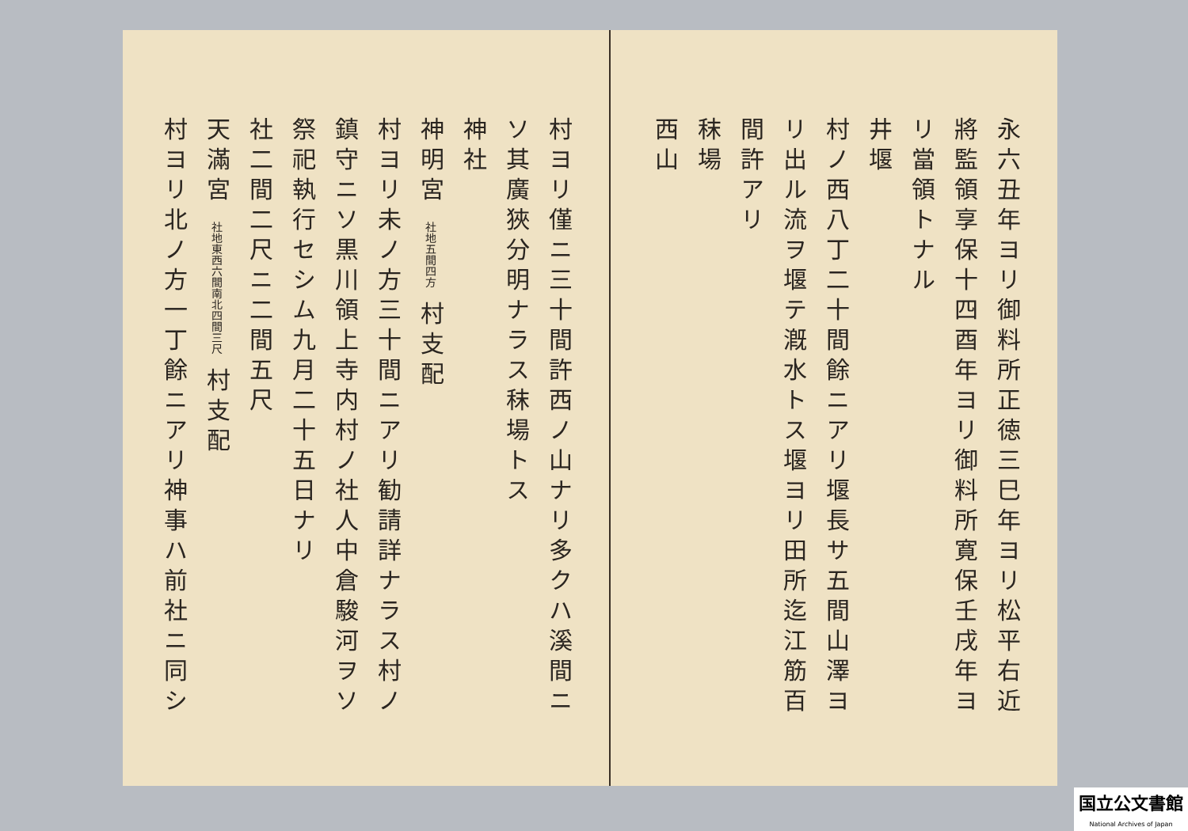永六丑年ヨリ御料所正徳三巳年ヨリ松平右近
將監領享保十四酉年ヨリ御料所寛保壬戌年ヨ
リ當領トナル
井堰
村ノ西八丁二十間餘ニアリ堰長サ五間山澤ヨ
リ出ル流ヲ堰テ漑水トス堰ヨリ田所迄江筋百
間許アリ
秣場
西山
村ヨリ僅ニ三十間許西ノ山ナリ多クハ溪間ニ
ソ其廣狹分明ナラス秣場トス
神社
神明宮 社地五間四方 村支配
村ヨリ未ノ方三十間ニアリ勧請詳ナラス村ノ
鎮守ニソ黒川領上寺内村ノ社人中倉駿河ヲソ
祭祀執行セシム九月二十五日ナリ
社二間二尺ニ二間五尺
天滿宮 社地東西六間南北四間三尺 村支配
村ヨリ北ノ方一丁餘ニアリ神事ハ前社ニ同シ
国立公文書館
National Archives of Japan